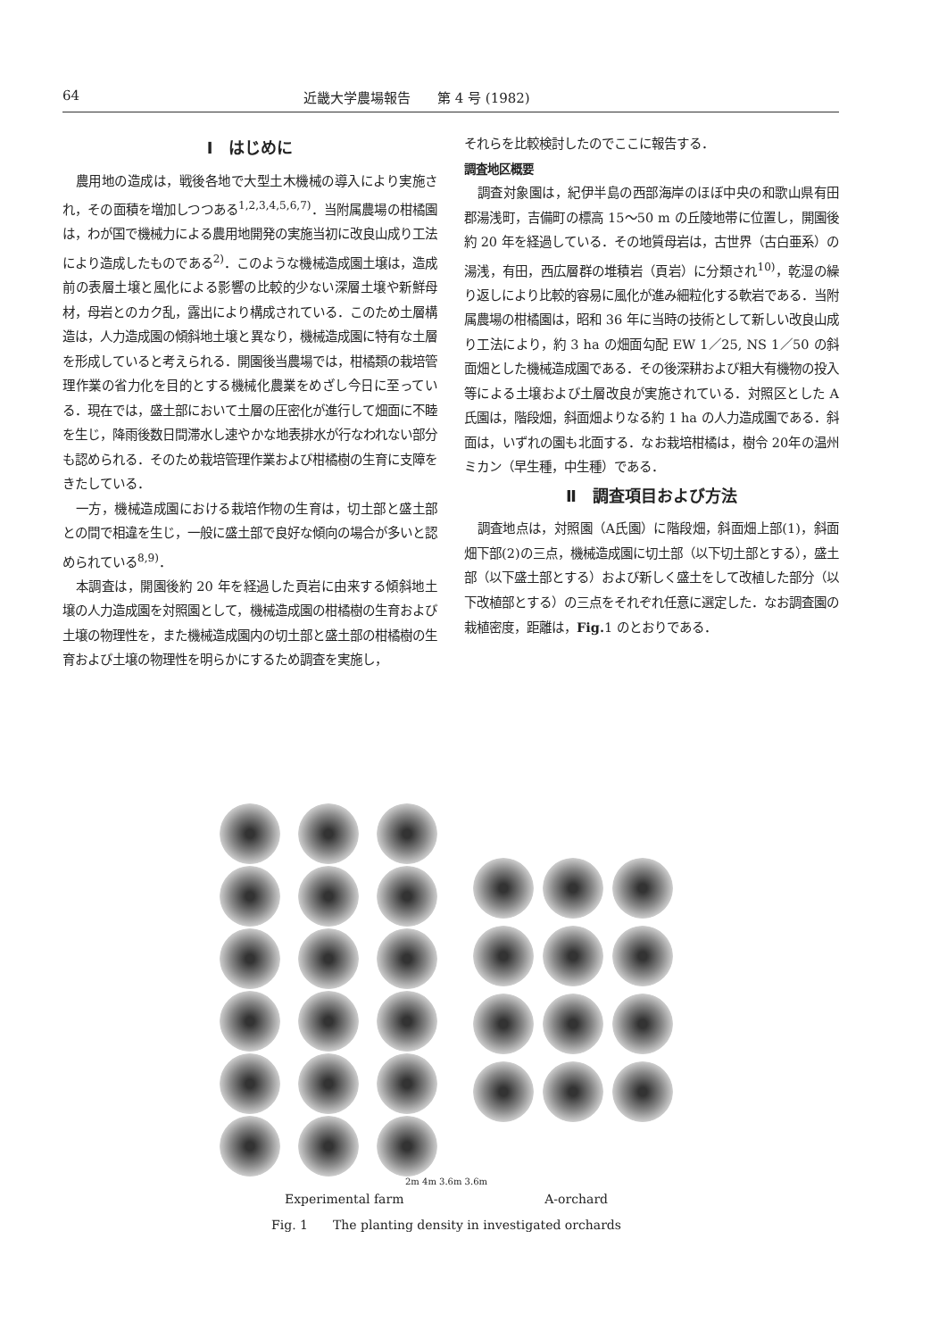64 近畿大学農場報告　　第 4 号 (1982)
Ⅰ　はじめに
農用地の造成は，戦後各地で大型土木機械の導入により実施され，その面積を増加しつつある<sup>1,2,3,4,5,6,7)</sup>．当附属農場の柑橘園は，わが国で機械力による農用地開発の実施当初に改良山成り工法により造成したものである<sup>2)</sup>．このような機械造成園土壌は，造成前の表層土壌と風化による影響の比較的少ない深層土壌や新鮮母材，母岩とのカク乱，露出により構成されている．このため土層構造は，人力造成園の傾斜地土壌と異なり，機械造成園に特有な土層を形成していると考えられる．開園後当農場では，柑橘類の栽培管理作業の省力化を目的とする機械化農業をめざし今日に至っている．現在では，盛土部において土層の圧密化が進行して畑面に不睦を生じ，降雨後数日間滞水し速やかな地表排水が行なわれない部分も認められる．そのため栽培管理作業および柑橘樹の生育に支障をきたしている．
一方，機械造成園における栽培作物の生育は，切土部と盛土部との間で相違を生じ，一般に盛土部で良好な傾向の場合が多いと認められている<sup>8,9)</sup>．
本調査は，開園後約 20 年を経過した頁岩に由来する傾斜地土壌の人力造成園を対照園として，機械造成園の柑橘樹の生育および土壌の物理性を，また機械造成園内の切土部と盛土部の柑橘樹の生育および土壌の物理性を明らかにするため調査を実施し，
それらを比較検討したのでここに報告する．
調査地区概要
調査対象園は，紀伊半島の西部海岸のほぼ中央の和歌山県有田郡湯浅町，吉備町の標高 15～50 m の丘陵地帯に位置し，開園後約 20 年を経過している．その地質母岩は，古世界（古白亜系）の湯浅，有田，西広層群の堆積岩（頁岩）に分類され<sup>10)</sup>，乾湿の繰り返しにより比較的容易に風化が進み細粒化する軟岩である．当附属農場の柑橘園は，昭和 36 年に当時の技術として新しい改良山成り工法により，約 3 ha の畑面勾配 EW 1／25, NS 1／50 の斜面畑とした機械造成園である．その後深耕および粗大有機物の投入等による土壌および土層改良が実施されている．対照区とした A 氏園は，階段畑，斜面畑よりなる約 1 ha の人力造成園である．斜面は，いずれの園も北面する．なお栽培柑橘は，樹令 20年の温州ミカン（早生種，中生種）である．
Ⅱ　調査項目および方法
調査地点は，対照園（A氏園）に階段畑，斜面畑上部(1)，斜面畑下部(2)の三点，機械造成園に切土部（以下切土部とする），盛土部（以下盛土部とする）および新しく盛土をして改植した部分（以下改植部とする）の三点をそれぞれ任意に選定した．なお調査園の栽植密度，距離は，Fig. 1 のとおりである．
2m 4m 3.6m 3.6m
Experimental farm A-orchard
Fig. 1　　The planting density in investigated orchards